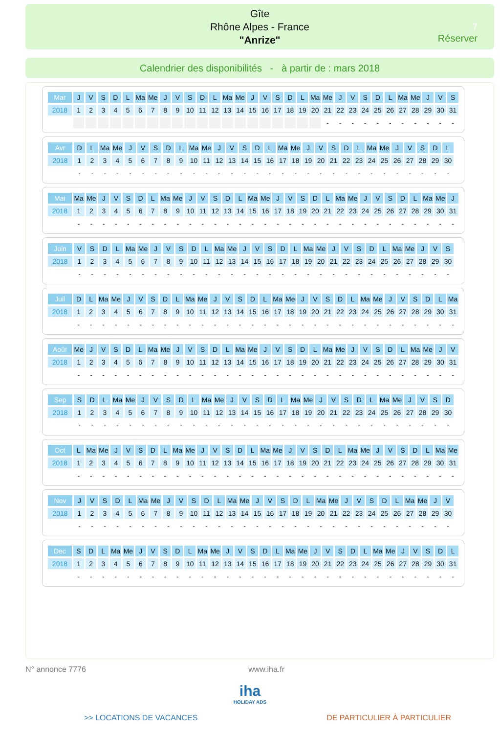Gîte
Rhône Alpes - France
"Anrize"
7
Réserver
Calendrier des disponibilités - à partir de : mars 2018
| Mar | J | V | S | D | L | Ma | Me | J | V | S | D | L | Ma | Me | J | V | S | D | L | Ma | Me | J | V | S | D | L | Ma | Me | J | V | S |
| 2018 | 1 | 2 | 3 | 4 | 5 | 6 | 7 | 8 | 9 | 10 | 11 | 12 | 13 | 14 | 15 | 16 | 17 | 18 | 19 | 20 | 21 | 22 | 23 | 24 | 25 | 26 | 27 | 28 | 29 | 30 | 31 |
| | | | | | | | | | | | | | | | | | | | | | - | - | - | - | - | - | - | - | - | - | - |
| Avr | D | L | Ma | Me | J | V | S | D | L | Ma | Me | J | V | S | D | L | Ma | Me | J | V | S | D | L | Ma | Me | J | V | S | D | L |
| 2018 | 1 | 2 | 3 | 4 | 5 | 6 | 7 | 8 | 9 | 10 | 11 | 12 | 13 | 14 | 15 | 16 | 17 | 18 | 19 | 20 | 21 | 22 | 23 | 24 | 25 | 26 | 27 | 28 | 29 | 30 |
| | - | - | - | - | - | - | - | - | - | - | - | - | - | - | - | - | - | - | - | - | - | - | - | - | - | - | - | - | - | - |
| Mai | Ma | Me | J | V | S | D | L | Ma | Me | J | V | S | D | L | Ma | Me | J | V | S | D | L | Ma | Me | J | V | S | D | L | Ma | Me | J |
| 2018 | 1 | 2 | 3 | 4 | 5 | 6 | 7 | 8 | 9 | 10 | 11 | 12 | 13 | 14 | 15 | 16 | 17 | 18 | 19 | 20 | 21 | 22 | 23 | 24 | 25 | 26 | 27 | 28 | 29 | 30 | 31 |
| | - | - | - | - | - | - | - | - | - | - | - | - | - | - | - | - | - | - | - | - | - | - | - | - | - | - | - | - | - | - | - |
| Juin | V | S | D | L | Ma | Me | J | V | S | D | L | Ma | Me | J | V | S | D | L | Ma | Me | J | V | S | D | L | Ma | Me | J | V | S |
| 2018 | 1 | 2 | 3 | 4 | 5 | 6 | 7 | 8 | 9 | 10 | 11 | 12 | 13 | 14 | 15 | 16 | 17 | 18 | 19 | 20 | 21 | 22 | 23 | 24 | 25 | 26 | 27 | 28 | 29 | 30 |
| | - | - | - | - | - | - | - | - | - | - | - | - | - | - | - | - | - | - | - | - | - | - | - | - | - | - | - | - | - | - |
| Juil | D | L | Ma | Me | J | V | S | D | L | Ma | Me | J | V | S | D | L | Ma | Me | J | V | S | D | L | Ma | Me | J | V | S | D | L | Ma |
| 2018 | 1 | 2 | 3 | 4 | 5 | 6 | 7 | 8 | 9 | 10 | 11 | 12 | 13 | 14 | 15 | 16 | 17 | 18 | 19 | 20 | 21 | 22 | 23 | 24 | 25 | 26 | 27 | 28 | 29 | 30 | 31 |
| | - | - | - | - | - | - | - | - | - | - | - | - | - | - | - | - | - | - | - | - | - | - | - | - | - | - | - | - | - | - | - |
| Août | Me | J | V | S | D | L | Ma | Me | J | V | S | D | L | Ma | Me | J | V | S | D | L | Ma | Me | J | V | S | D | L | Ma | Me | J | V |
| 2018 | 1 | 2 | 3 | 4 | 5 | 6 | 7 | 8 | 9 | 10 | 11 | 12 | 13 | 14 | 15 | 16 | 17 | 18 | 19 | 20 | 21 | 22 | 23 | 24 | 25 | 26 | 27 | 28 | 29 | 30 | 31 |
| | - | - | - | - | - | - | - | - | - | - | - | - | - | - | - | - | - | - | - | - | - | - | - | - | - | - | - | - | - | - | - |
| Sep | S | D | L | Ma | Me | J | V | S | D | L | Ma | Me | J | V | S | D | L | Ma | Me | J | V | S | D | L | Ma | Me | J | V | S | D |
| 2018 | 1 | 2 | 3 | 4 | 5 | 6 | 7 | 8 | 9 | 10 | 11 | 12 | 13 | 14 | 15 | 16 | 17 | 18 | 19 | 20 | 21 | 22 | 23 | 24 | 25 | 26 | 27 | 28 | 29 | 30 |
| | - | - | - | - | - | - | - | - | - | - | - | - | - | - | - | - | - | - | - | - | - | - | - | - | - | - | - | - | - | - |
| Oct | L | Ma | Me | J | V | S | D | L | Ma | Me | J | V | S | D | L | Ma | Me | J | V | S | D | L | Ma | Me | J | V | S | D | L | Ma | Me |
| 2018 | 1 | 2 | 3 | 4 | 5 | 6 | 7 | 8 | 9 | 10 | 11 | 12 | 13 | 14 | 15 | 16 | 17 | 18 | 19 | 20 | 21 | 22 | 23 | 24 | 25 | 26 | 27 | 28 | 29 | 30 | 31 |
| | - | - | - | - | - | - | - | - | - | - | - | - | - | - | - | - | - | - | - | - | - | - | - | - | - | - | - | - | - | - | - |
| Nov | J | V | S | D | L | Ma | Me | J | V | S | D | L | Ma | Me | J | V | S | D | L | Ma | Me | J | V | S | D | L | Ma | Me | J | V |
| 2018 | 1 | 2 | 3 | 4 | 5 | 6 | 7 | 8 | 9 | 10 | 11 | 12 | 13 | 14 | 15 | 16 | 17 | 18 | 19 | 20 | 21 | 22 | 23 | 24 | 25 | 26 | 27 | 28 | 29 | 30 |
| | - | - | - | - | - | - | - | - | - | - | - | - | - | - | - | - | - | - | - | - | - | - | - | - | - | - | - | - | - | - |
| Dec | S | D | L | Ma | Me | J | V | S | D | L | Ma | Me | J | V | S | D | L | Ma | Me | J | V | S | D | L | Ma | Me | J | V | S | D | L |
| 2018 | 1 | 2 | 3 | 4 | 5 | 6 | 7 | 8 | 9 | 10 | 11 | 12 | 13 | 14 | 15 | 16 | 17 | 18 | 19 | 20 | 21 | 22 | 23 | 24 | 25 | 26 | 27 | 28 | 29 | 30 | 31 |
| | - | - | - | - | - | - | - | - | - | - | - | - | - | - | - | - | - | - | - | - | - | - | - | - | - | - | - | - | - | - | - |
N° annonce 7776 www.iha.fr
iha
HOLIDAY ADS
>> LOCATIONS DE VACANCES DE PARTICULIER À PARTICULIER